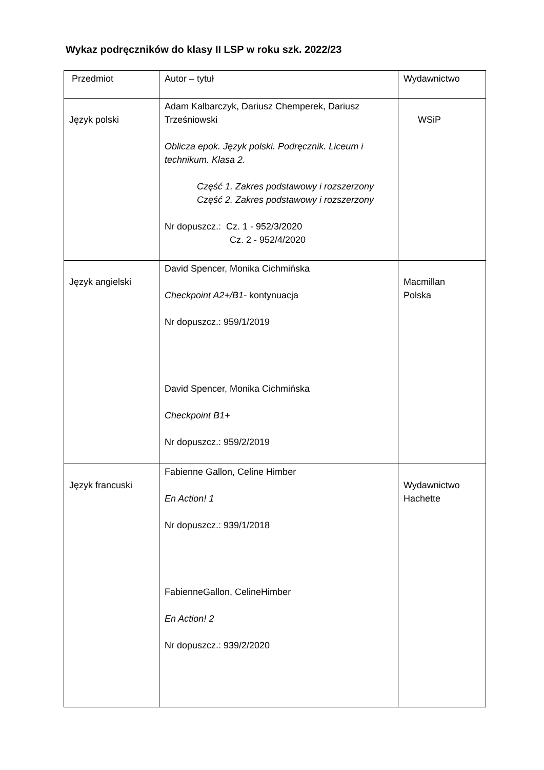Wykaz podręczników do klasy II LSP w roku szk. 2022/23
| Przedmiot | Autor – tytuł | Wydawnictwo |
| Język polski | Adam Kalbarczyk, Dariusz Chemperek, Dariusz Trześniowski Oblicza epok. Język polski. Podręcznik. Liceum i technikum. Klasa 2. Część 1. Zakres podstawowy i rozszerzony Część 2. Zakres podstawowy i rozszerzony Nr dopuszcz.: Cz. 1 - 952/3/2020 Cz. 2 - 952/4/2020 | WSiP |
| Język angielski | David Spencer, Monika Cichmińska Checkpoint A2+/B1- kontynuacja Nr dopuszcz.: 959/1/2019 David Spencer, Monika Cichmińska Checkpoint B1+ Nr dopuszcz.: 959/2/2019 | Macmillan Polska |
| Język francuski | Fabienne Gallon, Celine Himber En Action! 1 Nr dopuszcz.: 939/1/2018 FabienneGallon, CelineHimber En Action! 2 Nr dopuszcz.: 939/2/2020 | Wydawnictwo Hachette |